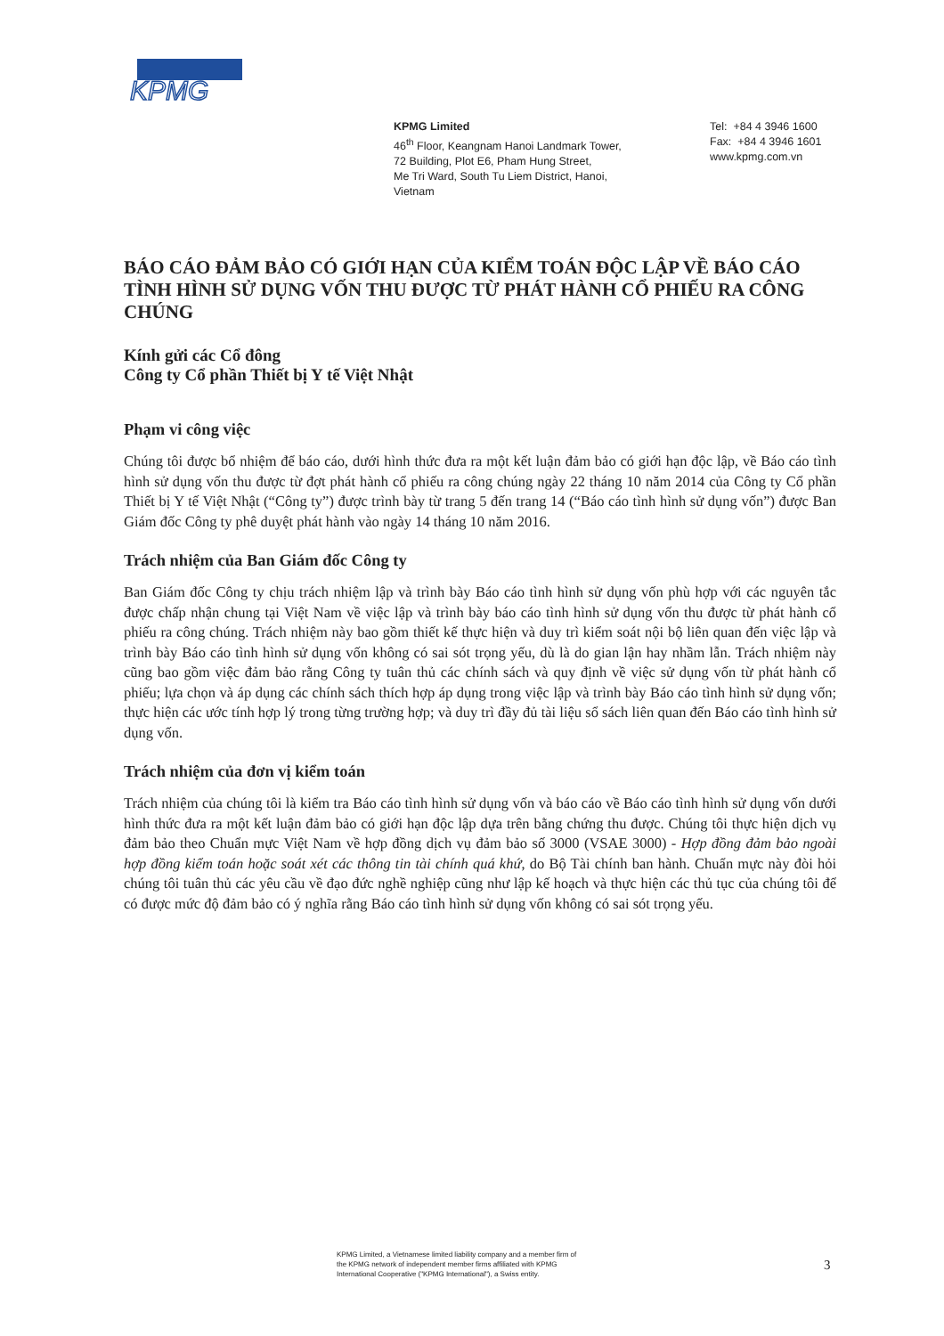KPMG
KPMG Limited
46<sup>th</sup> Floor, Keangnam Hanoi Landmark Tower,
72 Building, Plot E6, Pham Hung Street,
Me Tri Ward, South Tu Liem District, Hanoi,
Vietnam
Tel: +84 4 3946 1600
Fax: +84 4 3946 1601
www.kpmg.com.vn
BÁO CÁO ĐẢM BẢO CÓ GIỚI HẠN CỦA KIỂM TOÁN ĐỘC LẬP VỀ BÁO CÁO TÌNH HÌNH SỬ DỤNG VỐN THU ĐƯỢC TỪ PHÁT HÀNH CỔ PHIẾU RA CÔNG CHÚNG
Kính gửi các Cổ đông
Công ty Cổ phần Thiết bị Y tế Việt Nhật
Phạm vi công việc
Chúng tôi được bổ nhiệm để báo cáo, dưới hình thức đưa ra một kết luận đảm bảo có giới hạn độc lập, về Báo cáo tình hình sử dụng vốn thu được từ đợt phát hành cổ phiếu ra công chúng ngày 22 tháng 10 năm 2014 của Công ty Cổ phần Thiết bị Y tế Việt Nhật (“Công ty”) được trình bày từ trang 5 đến trang 14 (“Báo cáo tình hình sử dụng vốn”) được Ban Giám đốc Công ty phê duyệt phát hành vào ngày 14 tháng 10 năm 2016.
Trách nhiệm của Ban Giám đốc Công ty
Ban Giám đốc Công ty chịu trách nhiệm lập và trình bày Báo cáo tình hình sử dụng vốn phù hợp với các nguyên tắc được chấp nhận chung tại Việt Nam về việc lập và trình bày báo cáo tình hình sử dụng vốn thu được từ phát hành cổ phiếu ra công chúng. Trách nhiệm này bao gồm thiết kế thực hiện và duy trì kiểm soát nội bộ liên quan đến việc lập và trình bày Báo cáo tình hình sử dụng vốn không có sai sót trọng yếu, dù là do gian lận hay nhầm lẫn. Trách nhiệm này cũng bao gồm việc đảm bảo rằng Công ty tuân thủ các chính sách và quy định về việc sử dụng vốn từ phát hành cổ phiếu; lựa chọn và áp dụng các chính sách thích hợp áp dụng trong việc lập và trình bày Báo cáo tình hình sử dụng vốn; thực hiện các ước tính hợp lý trong từng trường hợp; và duy trì đầy đủ tài liệu sổ sách liên quan đến Báo cáo tình hình sử dụng vốn.
Trách nhiệm của đơn vị kiểm toán
Trách nhiệm của chúng tôi là kiểm tra Báo cáo tình hình sử dụng vốn và báo cáo về Báo cáo tình hình sử dụng vốn dưới hình thức đưa ra một kết luận đảm bảo có giới hạn độc lập dựa trên bằng chứng thu được. Chúng tôi thực hiện dịch vụ đảm bảo theo Chuẩn mực Việt Nam về hợp đồng dịch vụ đảm bảo số 3000 (VSAE 3000) - Hợp đồng đảm bảo ngoài hợp đồng kiểm toán hoặc soát xét các thông tin tài chính quá khứ, do Bộ Tài chính ban hành. Chuẩn mực này đòi hỏi chúng tôi tuân thủ các yêu cầu về đạo đức nghề nghiệp cũng như lập kế hoạch và thực hiện các thủ tục của chúng tôi để có được mức độ đảm bảo có ý nghĩa rằng Báo cáo tình hình sử dụng vốn không có sai sót trọng yếu.
KPMG Limited, a Vietnamese limited liability company and a member firm of the KPMG network of independent member firms affiliated with KPMG International Cooperative ("KPMG International"), a Swiss entity.
3